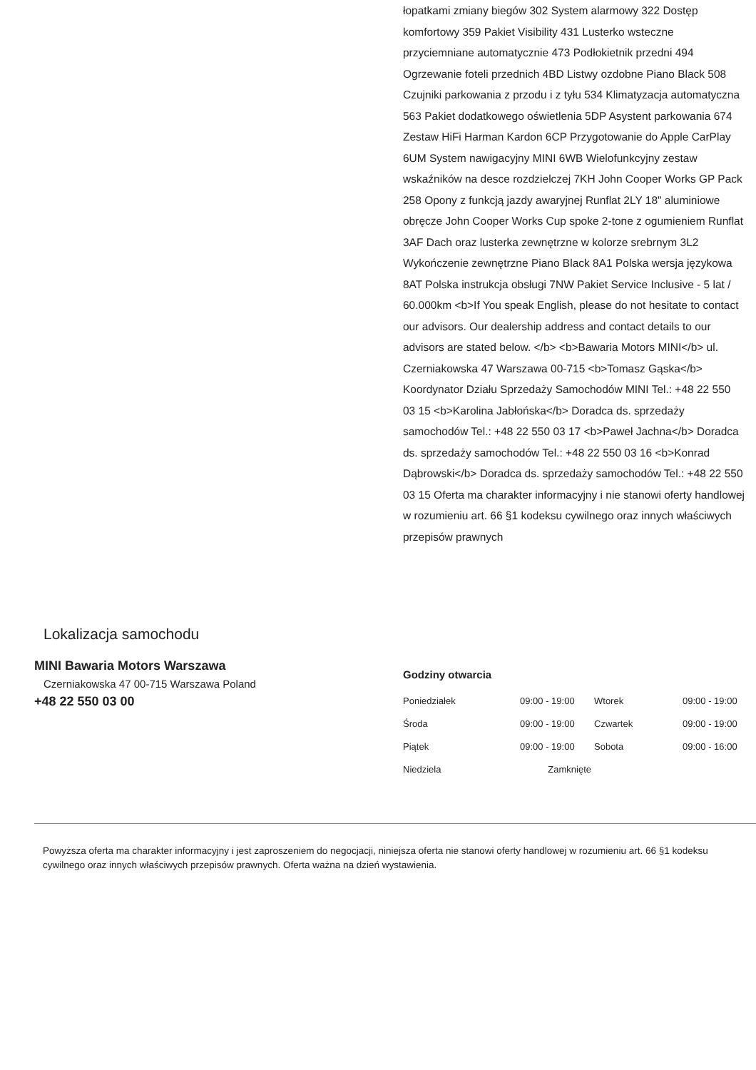łopatkami zmiany biegów 302 System alarmowy 322 Dostęp komfortowy 359 Pakiet Visibility 431 Lusterko wsteczne przyciemniane automatycznie 473 Podłokietnik przedni 494 Ogrzewanie foteli przednich 4BD Listwy ozdobne Piano Black 508 Czujniki parkowania z przodu i z tyłu 534 Klimatyzacja automatyczna 563 Pakiet dodatkowego oświetlenia 5DP Asystent parkowania 674 Zestaw HiFi Harman Kardon 6CP Przygotowanie do Apple CarPlay 6UM System nawigacyjny MINI 6WB Wielofunkcyjny zestaw wskaźników na desce rozdzielczej 7KH John Cooper Works GP Pack 258 Opony z funkcją jazdy awaryjnej Runflat 2LY 18" aluminiowe obręcze John Cooper Works Cup spoke 2-tone z ogumieniem Runflat 3AF Dach oraz lusterka zewnętrzne w kolorze srebrnym 3L2 Wykończenie zewnętrzne Piano Black 8A1 Polska wersja językowa 8AT Polska instrukcja obsługi 7NW Pakiet Service Inclusive - 5 lat / 60.000km <b>If You speak English, please do not hesitate to contact our advisors. Our dealership address and contact details to our advisors are stated below. </b> <b>Bawaria Motors MINI</b> ul. Czerniakowska 47 Warszawa 00-715 <b>Tomasz Gąska</b> Koordynator Działu Sprzedaży Samochodów MINI Tel.: +48 22 550 03 15 <b>Karolina Jabłońska</b> Doradca ds. sprzedaży samochodów Tel.: +48 22 550 03 17 <b>Paweł Jachna</b> Doradca ds. sprzedaży samochodów Tel.: +48 22 550 03 16 <b>Konrad Dąbrowski</b> Doradca ds. sprzedaży samochodów Tel.: +48 22 550 03 15 Oferta ma charakter informacyjny i nie stanowi oferty handlowej w rozumieniu art. 66 §1 kodeksu cywilnego oraz innych właściwych przepisów prawnych
Lokalizacja samochodu
MINI Bawaria Motors Warszawa
Czerniakowska 47 00-715 Warszawa Poland
+48 22 550 03 00
Godziny otwarcia
| Poniedziałek | 09:00 - 19:00 | Wtorek | 09:00 - 19:00 |
| Środa | 09:00 - 19:00 | Czwartek | 09:00 - 19:00 |
| Piątek | 09:00 - 19:00 | Sobota | 09:00 - 16:00 |
| Niedziela | Zamknięte | | |
Powyższa oferta ma charakter informacyjny i jest zaproszeniem do negocjacji, niniejsza oferta nie stanowi oferty handlowej w rozumieniu art. 66 §1 kodeksu cywilnego oraz innych właściwych przepisów prawnych. Oferta ważna na dzień wystawienia.